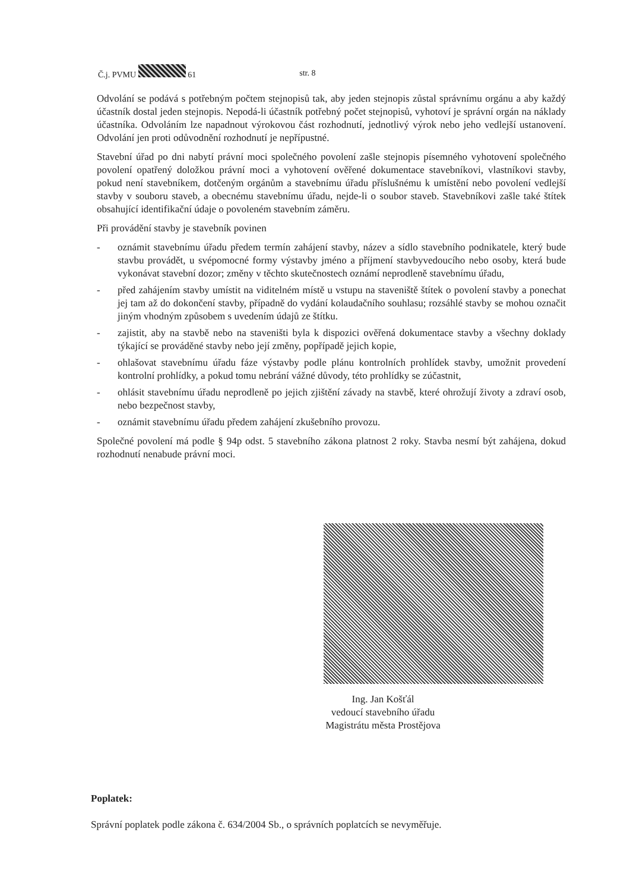Č.j. PVMU 61 str. 8
Odvolání se podává s potřebným počtem stejnopisů tak, aby jeden stejnopis zůstal správnímu orgánu a aby každý účastník dostal jeden stejnopis. Nepodá-li účastník potřebný počet stejnopisů, vyhotoví je správní orgán na náklady účastníka. Odvoláním lze napadnout výrokovou část rozhodnutí, jednotlivý výrok nebo jeho vedlejší ustanovení. Odvolání jen proti odůvodnění rozhodnutí je nepřípustné.
Stavební úřad po dni nabytí právní moci společného povolení zašle stejnopis písemného vyhotovení společného povolení opatřený doložkou právní moci a vyhotovení ověřené dokumentace stavebníkovi, vlastníkovi stavby, pokud není stavebníkem, dotčeným orgánům a stavebnímu úřadu příslušnému k umístění nebo povolení vedlejší stavby v souboru staveb, a obecnému stavebnímu úřadu, nejde-li o soubor staveb. Stavebníkovi zašle také štítek obsahující identifikační údaje o povoleném stavebním záměru.
Při provádění stavby je stavebník povinen
- oznámit stavebnímu úřadu předem termín zahájení stavby, název a sídlo stavebního podnikatele, který bude stavbu provádět, u svépomocné formy výstavby jméno a příjmení stavbyvedoucího nebo osoby, která bude vykonávat stavební dozor; změny v těchto skutečnostech oznámí neprodleně stavebnímu úřadu,
- před zahájením stavby umístit na viditelném místě u vstupu na staveniště štítek o povolení stavby a ponechat jej tam až do dokončení stavby, případně do vydání kolaudačního souhlasu; rozsáhlé stavby se mohou označit jiným vhodným způsobem s uvedením údajů ze štítku.
- zajistit, aby na stavbě nebo na staveništi byla k dispozici ověřená dokumentace stavby a všechny doklady týkající se prováděné stavby nebo její změny, popřípadě jejich kopie,
- ohlašovat stavebnímu úřadu fáze výstavby podle plánu kontrolních prohlídek stavby, umožnit provedení kontrolní prohlídky, a pokud tomu nebrání vážné důvody, této prohlídky se zúčastnit,
- ohlásit stavebnímu úřadu neprodleně po jejich zjištění závady na stavbě, které ohrožují životy a zdraví osob, nebo bezpečnost stavby,
- oznámit stavebnímu úřadu předem zahájení zkušebního provozu.
Společné povolení má podle § 94p odst. 5 stavebního zákona platnost 2 roky. Stavba nesmí být zahájena, dokud rozhodnutí nenabude právní moci.
Ing. Jan Košťál
vedoucí stavebního úřadu
Magistrátu města Prostějova
Poplatek:
Správní poplatek podle zákona č. 634/2004 Sb., o správních poplatcích se nevyměřuje.